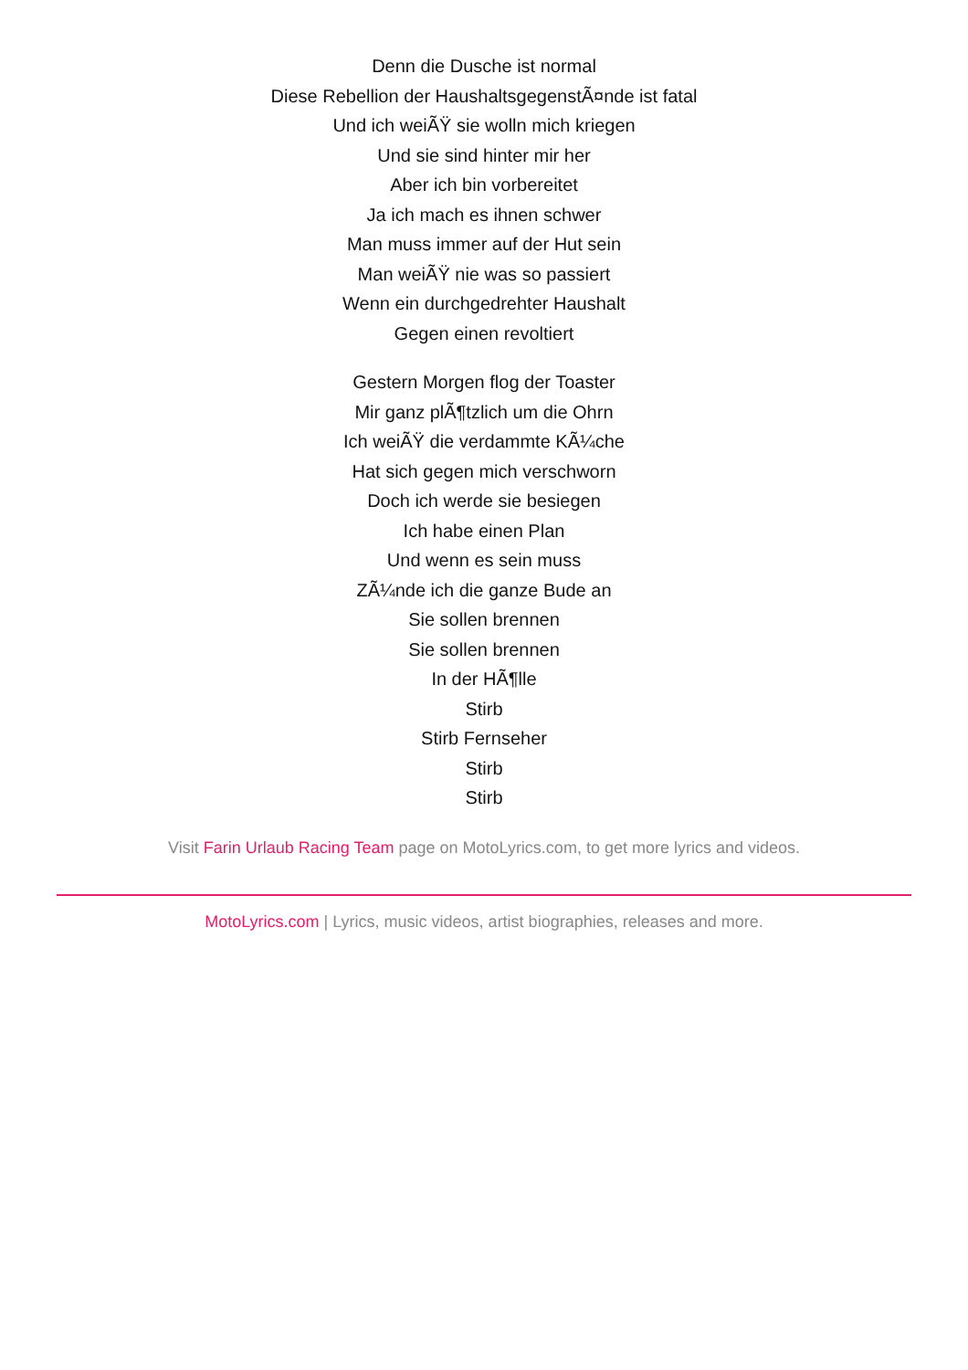Denn die Dusche ist normal
Diese Rebellion der HaushaltsgegenstÃ¤nde ist fatal
Und ich weiÃŸ sie wolln mich kriegen
Und sie sind hinter mir her
Aber ich bin vorbereitet
Ja ich mach es ihnen schwer
Man muss immer auf der Hut sein
Man weiÃŸ nie was so passiert
Wenn ein durchgedrehter Haushalt
Gegen einen revoltiert
Gestern Morgen flog der Toaster
Mir ganz plÃ¶tzlich um die Ohrn
Ich weiÃŸ die verdammte KÃ¼che
Hat sich gegen mich verschworn
Doch ich werde sie besiegen
Ich habe einen Plan
Und wenn es sein muss
ZÃ¼nde ich die ganze Bude an
Sie sollen brennen
Sie sollen brennen
In der HÃ¶lle
Stirb
Stirb Fernseher
Stirb
Stirb
Visit Farin Urlaub Racing Team page on MotoLyrics.com, to get more lyrics and videos.
MotoLyrics.com | Lyrics, music videos, artist biographies, releases and more.